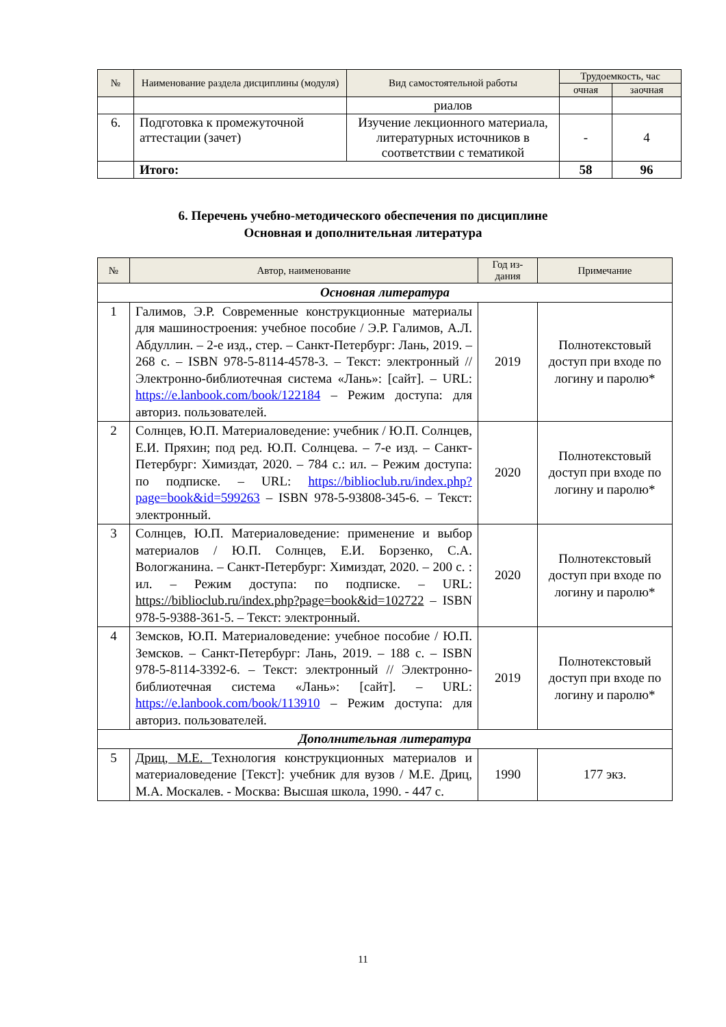| № | Наименование раздела дисциплины (модуля) | Вид самостоятельной работы | Трудоемкость, час | |
| --- | --- | --- | --- | --- |
| | | | очная | заочная |
| | | риалов | | |
| 6. | Подготовка к промежуточной аттестации (зачет) | Изучение лекционного материала, литературных источников в соответствии с тематикой | - | 4 |
| | Итого: | | 58 | 96 |
6. Перечень учебно-методического обеспечения по дисциплине
Основная и дополнительная литература
| № | Автор, наименование | Год из-дания | Примечание |
| --- | --- | --- | --- |
| Основная литература | | | |
| 1 | Галимов, Э.Р. Современные конструкционные материалы для машиностроения: учебное пособие / Э.Р. Галимов, А.Л. Абдуллин. – 2-е изд., стер. – Санкт-Петербург: Лань, 2019. – 268 с. – ISBN 978-5-8114-4578-3. – Текст: электронный // Электронно-библиотечная система «Лань»: [сайт]. – URL: https://e.lanbook.com/book/122184 – Режим доступа: для авториз. пользователей. | 2019 | Полнотекстовый доступ при входе по логину и паролю* |
| 2 | Солнцев, Ю.П. Материаловедение: учебник / Ю.П. Солнцев, Е.И. Пряхин; под ред. Ю.П. Солнцева. – 7-е изд. – Санкт-Петербург: Химиздат, 2020. – 784 с.: ил. – Режим доступа: по подписке. – URL: https://biblioclub.ru/index.php?page=book&id=599263 – ISBN 978-5-93808-345-6. – Текст: электронный. | 2020 | Полнотекстовый доступ при входе по логину и паролю* |
| 3 | Солнцев, Ю.П. Материаловедение: применение и выбор материалов / Ю.П. Солнцев, Е.И. Борзенко, С.А. Вологжанина. – Санкт-Петербург: Химиздат, 2020. – 200 с. : ил. – Режим доступа: по подписке. – URL: https://biblioclub.ru/index.php?page=book&id=102722 – ISBN 978-5-9388-361-5. – Текст: электронный. | 2020 | Полнотекстовый доступ при входе по логину и паролю* |
| 4 | Земсков, Ю.П. Материаловедение: учебное пособие / Ю.П. Земсков. – Санкт-Петербург: Лань, 2019. – 188 с. – ISBN 978-5-8114-3392-6. – Текст: электронный // Электронно-библиотечная система «Лань»: [сайт]. – URL: https://e.lanbook.com/book/113910 – Режим доступа: для авториз. пользователей. | 2019 | Полнотекстовый доступ при входе по логину и паролю* |
| Дополнительная литература | | | |
| 5 | Дриц, М.Е. Технология конструкционных материалов и материаловедение [Текст]: учебник для вузов / М.Е. Дриц, М.А. Москалев. - Москва: Высшая школа, 1990. - 447 с. | 1990 | 177 экз. |
11